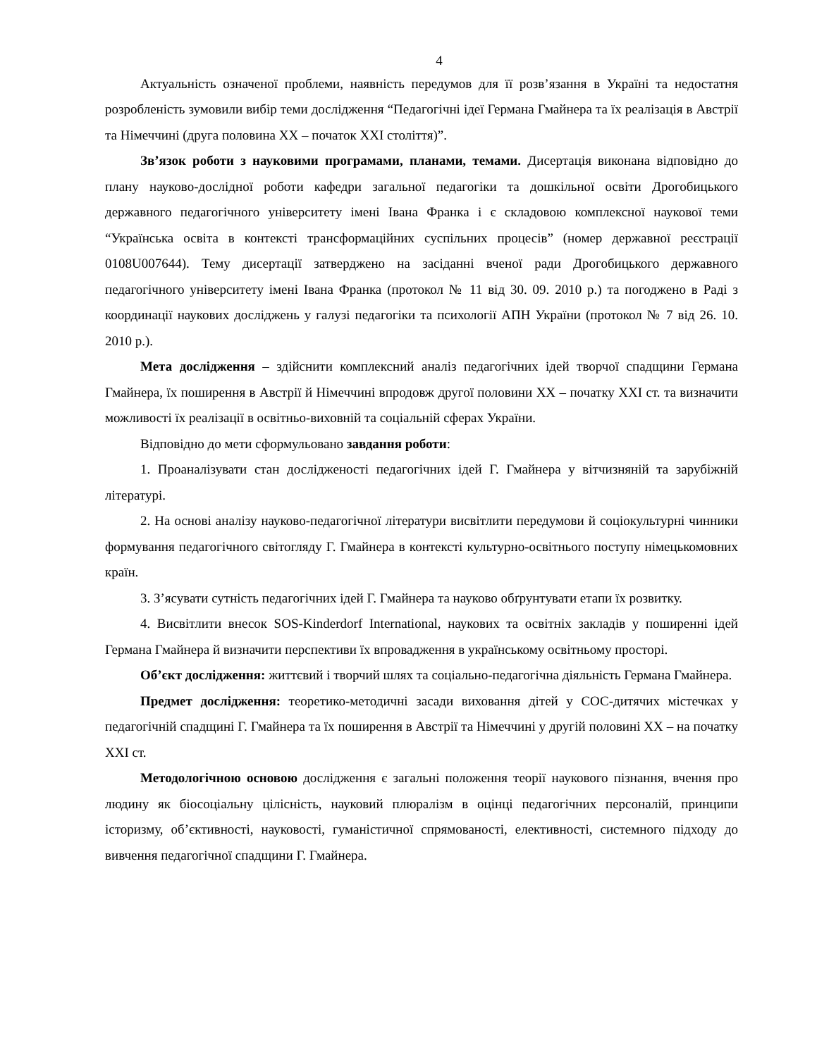4
Актуальність означеної проблеми, наявність передумов для її розв’язання в Україні та недостатня розробленість зумовили вибір теми дослідження “Педагогічні ідеї Германа Гмайнера та їх реалізація в Австрії та Німеччині (друга половина ХХ – початок ХХІ століття)”.
Зв’язок роботи з науковими програмами, планами, темами. Дисертація виконана відповідно до плану науково-дослідної роботи кафедри загальної педагогіки та дошкільної освіти Дрогобицького державного педагогічного університету імені Івана Франка і є складовою комплексної наукової теми “Українська освіта в контексті трансформаційних суспільних процесів” (номер державної реєстрації 0108U007644). Тему дисертації затверджено на засіданні вченої ради Дрогобицького державного педагогічного університету імені Івана Франка (протокол № 11 від 30. 09. 2010 р.) та погоджено в Раді з координації наукових досліджень у галузі педагогіки та психології АПН України (протокол № 7 від 26. 10. 2010 р.).
Мета дослідження – здійснити комплексний аналіз педагогічних ідей творчої спадщини Германа Гмайнера, їх поширення в Австрії й Німеччині впродовж другої половини ХХ – початку ХХІ ст. та визначити можливості їх реалізації в освітньо-виховній та соціальній сферах України.
Відповідно до мети сформульовано завдання роботи:
1. Проаналізувати стан дослідженості педагогічних ідей Г. Гмайнера у вітчизняній та зарубіжній літературі.
2. На основі аналізу науково-педагогічної літератури висвітлити передумови й соціокультурні чинники формування педагогічного світогляду Г. Гмайнера в контексті культурно-освітнього поступу німецькомовних країн.
3. З’ясувати сутність педагогічних ідей Г. Гмайнера та науково обґрунтувати етапи їх розвитку.
4. Висвітлити внесок SOS-Kinderdorf International, наукових та освітніх закладів у поширенні ідей Германа Гмайнера й визначити перспективи їх впровадження в українському освітньому просторі.
Об’єкт дослідження: життєвий і творчий шлях та соціально-педагогічна діяльність Германа Гмайнера.
Предмет дослідження: теоретико-методичні засади виховання дітей у СОС-дитячих містечках у педагогічній спадщині Г. Гмайнера та їх поширення в Австрії та Німеччині у другій половині ХХ – на початку ХХІ ст.
Методологічною основою дослідження є загальні положення теорії наукового пізнання, вчення про людину як біосоціальну цілісність, науковий плюралізм в оцінці педагогічних персоналій, принципи історизму, об’єктивності, науковості, гуманістичної спрямованості, елективності, системного підходу до вивчення педагогічної спадщини Г. Гмайнера.